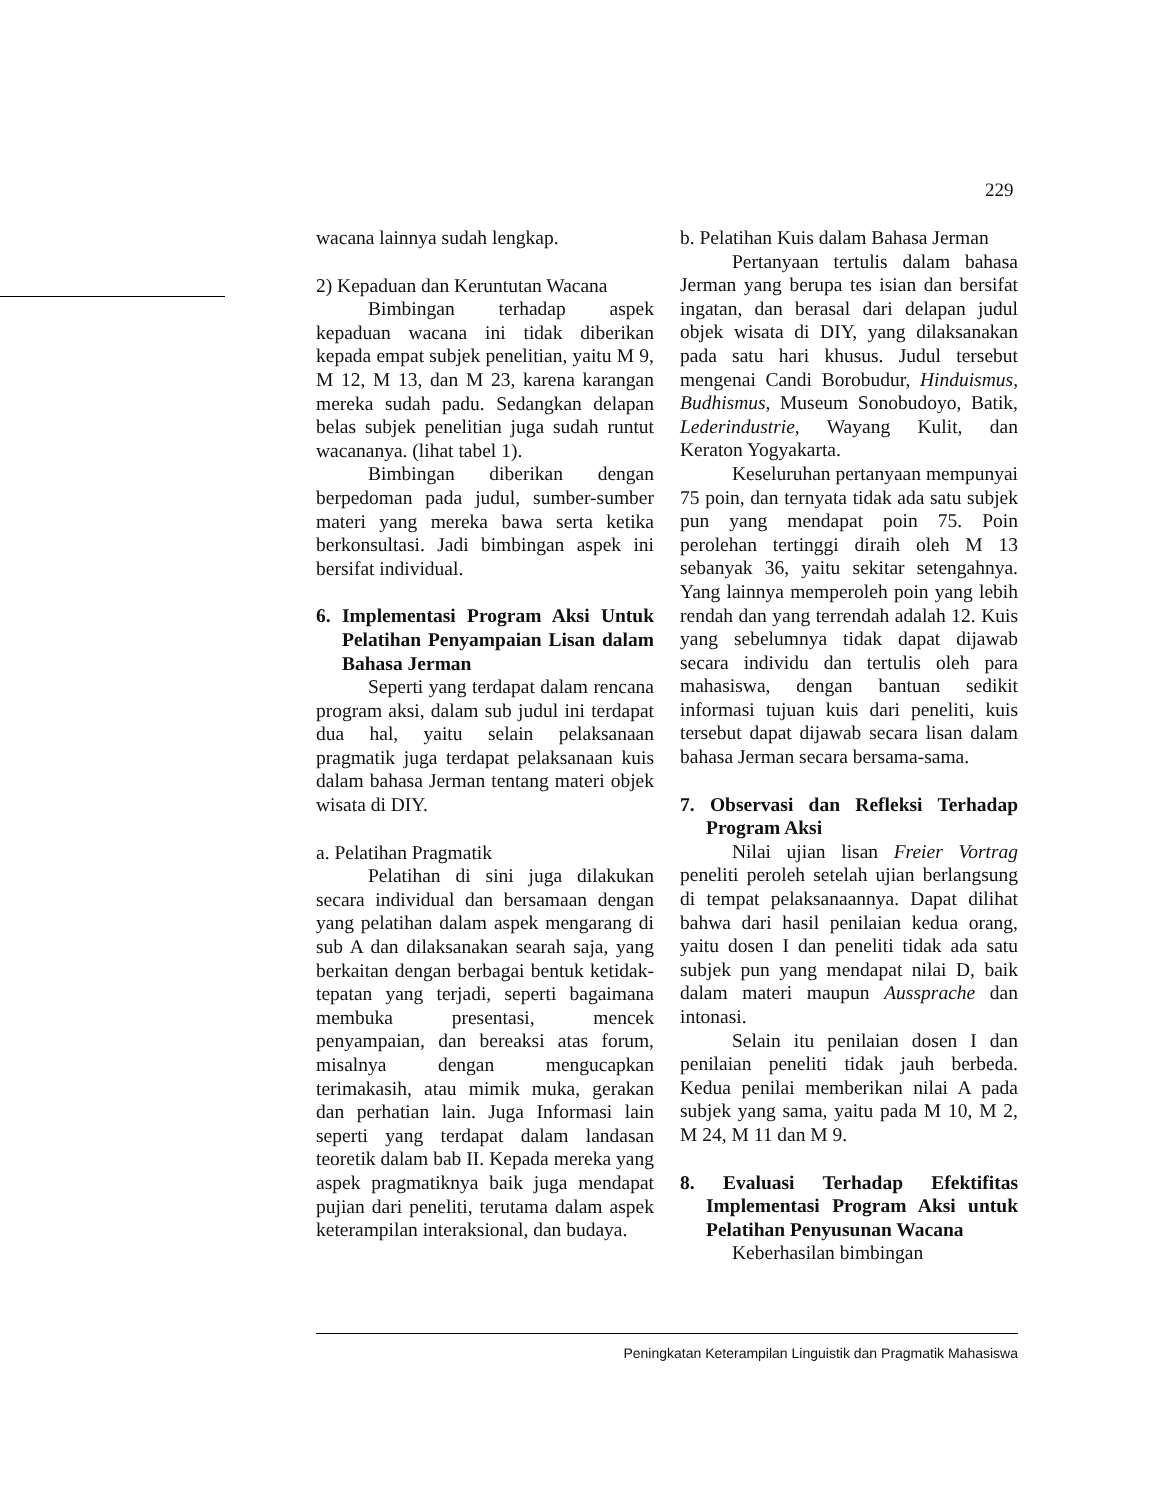229
wacana lainnya sudah lengkap.
2) Kepaduan dan Keruntutan Wacana
Bimbingan terhadap aspek kepaduan wacana ini tidak diberikan kepada empat subjek penelitian, yaitu M 9, M 12, M 13, dan M 23, karena karangan mereka sudah padu. Sedangkan delapan belas subjek penelitian juga sudah runtut wacananya. (lihat tabel 1).
Bimbingan diberikan dengan berpedoman pada judul, sumber-sumber materi yang mereka bawa serta ketika berkonsultasi. Jadi bimbingan aspek ini bersifat individual.
6. Implementasi Program Aksi Untuk Pelatihan Penyampaian Lisan dalam Bahasa Jerman
Seperti yang terdapat dalam rencana program aksi, dalam sub judul ini terdapat dua hal, yaitu selain pelaksanaan pragmatik juga terdapat pelaksanaan kuis dalam bahasa Jerman tentang materi objek wisata di DIY.
a. Pelatihan Pragmatik
Pelatihan di sini juga dilakukan secara individual dan bersamaan dengan yang pelatihan dalam aspek mengarang di sub A dan dilaksanakan searah saja, yang berkaitan dengan berbagai bentuk ketidak-tepatan yang terjadi, seperti bagaimana membuka presentasi, mencek penyampaian, dan bereaksi atas forum, misalnya dengan mengucapkan terimakasih, atau mimik muka, gerakan dan perhatian lain. Juga Informasi lain seperti yang terdapat dalam landasan teoretik dalam bab II. Kepada mereka yang aspek pragmatiknya baik juga mendapat pujian dari peneliti, terutama dalam aspek keterampilan interaksional, dan budaya.
b. Pelatihan Kuis dalam Bahasa Jerman
Pertanyaan tertulis dalam bahasa Jerman yang berupa tes isian dan bersifat ingatan, dan berasal dari delapan judul objek wisata di DIY, yang dilaksanakan pada satu hari khusus. Judul tersebut mengenai Candi Borobudur, Hinduismus, Budhismus, Museum Sonobudoyo, Batik, Lederindustrie, Wayang Kulit, dan Keraton Yogyakarta.
Keseluruhan pertanyaan mempunyai 75 poin, dan ternyata tidak ada satu subjek pun yang mendapat poin 75. Poin perolehan tertinggi diraih oleh M 13 sebanyak 36, yaitu sekitar setengahnya. Yang lainnya memperoleh poin yang lebih rendah dan yang terrendah adalah 12. Kuis yang sebelumnya tidak dapat dijawab secara individu dan tertulis oleh para mahasiswa, dengan bantuan sedikit informasi tujuan kuis dari peneliti, kuis tersebut dapat dijawab secara lisan dalam bahasa Jerman secara bersama-sama.
7. Observasi dan Refleksi Terhadap Program Aksi
Nilai ujian lisan Freier Vortrag peneliti peroleh setelah ujian berlangsung di tempat pelaksanaannya. Dapat dilihat bahwa dari hasil penilaian kedua orang, yaitu dosen I dan peneliti tidak ada satu subjek pun yang mendapat nilai D, baik dalam materi maupun Aussprache dan intonasi.
Selain itu penilaian dosen I dan penilaian peneliti tidak jauh berbeda. Kedua penilai memberikan nilai A pada subjek yang sama, yaitu pada M 10, M 2, M 24, M 11 dan M 9.
8. Evaluasi Terhadap Efektifitas Implementasi Program Aksi untuk Pelatihan Penyusunan Wacana
Keberhasilan bimbingan
Peningkatan Keterampilan Linguistik dan Pragmatik Mahasiswa